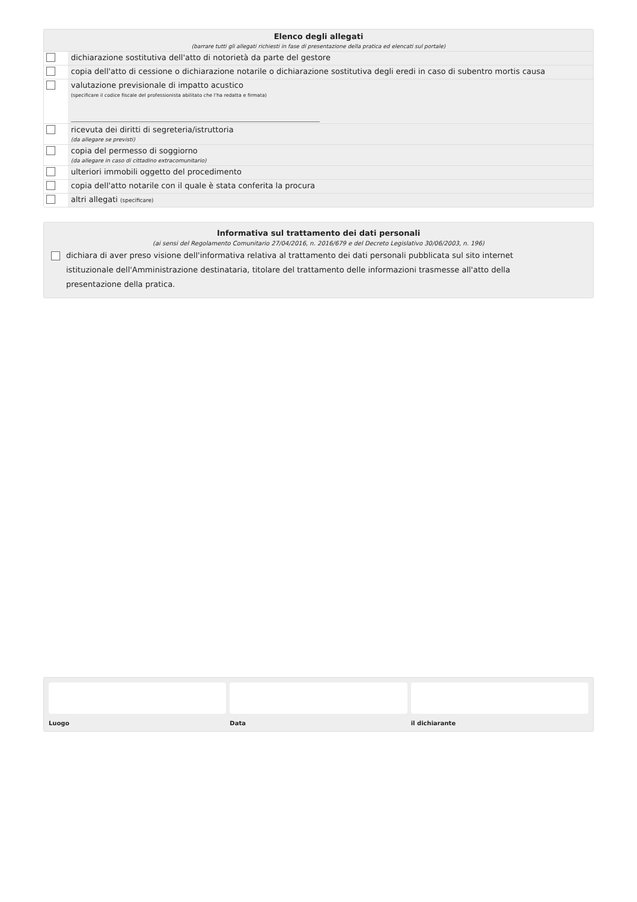Elenco degli allegati
(barrare tutti gli allegati richiesti in fase di presentazione della pratica ed elencati sul portale)
| | dichiarazione sostitutiva dell'atto di notorietà da parte del gestore |
| | copia dell'atto di cessione o dichiarazione notarile o dichiarazione sostitutiva degli eredi in caso di subentro mortis causa |
| | valutazione previsionale di impatto acustico (specificare il codice fiscale del professionista abilitato che l'ha redatta e firmata) |
| | ricevuta dei diritti di segreteria/istruttoria (da allegare se previsti) |
| | copia del permesso di soggiorno (da allegare in caso di cittadino extracomunitario) |
| | ulteriori immobili oggetto del procedimento |
| | copia dell'atto notarile con il quale è stata conferita la procura |
| | altri allegati (specificare) |
Informativa sul trattamento dei dati personali
(ai sensi del Regolamento Comunitario 27/04/2016, n. 2016/679 e del Decreto Legislativo 30/06/2003, n. 196)
dichiara di aver preso visione dell'informativa relativa al trattamento dei dati personali pubblicata sul sito internet istituzionale dell'Amministrazione destinataria, titolare del trattamento delle informazioni trasmesse all'atto della presentazione della pratica.
Luogo Data il dichiarante